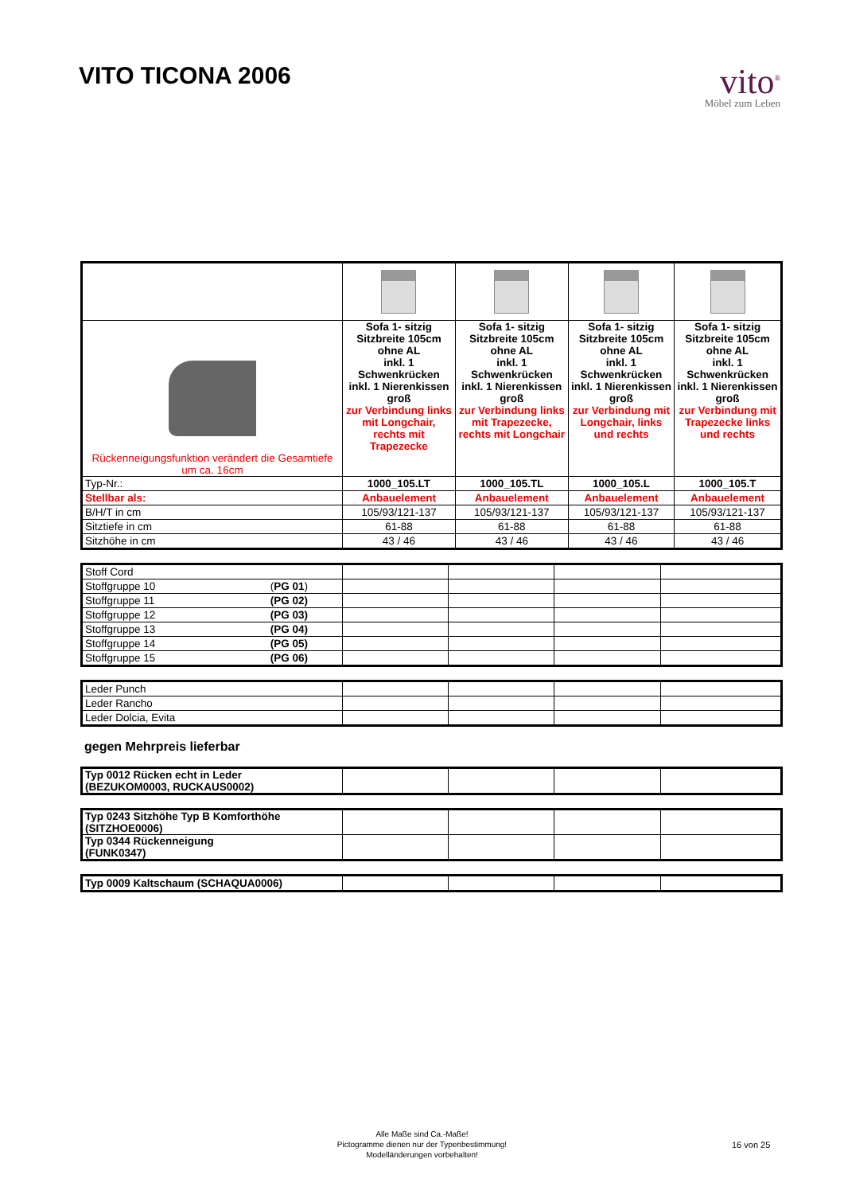VITO TICONA 2006
vito<sup>®</sup>
Möbel zum Leben
| Rückenneigungsfunktion verändert die Gesamtiefe um ca. 16cm | Sofa 1- sitzig Sitzbreite 105cm ohne AL inkl. 1 Schwenkrücken inkl. 1 Nierenkissen groß zur Verbindung links mit Longchair, rechts mit Trapezecke | Sofa 1- sitzig Sitzbreite 105cm ohne AL inkl. 1 Schwenkrücken inkl. 1 Nierenkissen groß zur Verbindung links mit Trapezecke, rechts mit Longchair | Sofa 1- sitzig Sitzbreite 105cm ohne AL inkl. 1 Schwenkrücken inkl. 1 Nierenkissen groß zur Verbindung mit Longchair, links und rechts | Sofa 1- sitzig Sitzbreite 105cm ohne AL inkl. 1 Schwenkrücken inkl. 1 Nierenkissen groß zur Verbindung mit Trapezecke links und rechts |
| Typ-Nr.: | 1000_105.LT | 1000_105.TL | 1000_105.L | 1000_105.T |
| Stellbar als: | Anbauelement | Anbauelement | Anbauelement | Anbauelement |
| B/H/T in cm | 105/93/121-137 | 105/93/121-137 | 105/93/121-137 | 105/93/121-137 |
| Sitztiefe in cm | 61-88 | 61-88 | 61-88 | 61-88 |
| Sitzhöhe in cm | 43 / 46 | 43 / 46 | 43 / 46 | 43 / 46 |
| Stoff Cord | | | | |
| Stoffgruppe 10 ( PG 01 ) | | | | |
| Stoffgruppe 11 (PG 02) | | | | |
| Stoffgruppe 12 (PG 03) | | | | |
| Stoffgruppe 13 (PG 04) | | | | |
| Stoffgruppe 14 (PG 05) | | | | |
| Stoffgruppe 15 (PG 06) | | | | |
| Leder Punch | | | | |
| Leder Rancho | | | | |
| Leder Dolcia, Evita | | | | |
gegen Mehrpreis lieferbar
| Typ 0012 Rücken echt in Leder (BEZUKOM0003, RUCKAUS0002) | | | | |
| Typ 0243 Sitzhöhe Typ B Komforthöhe (SITZHOE0006) | | | | |
| Typ 0344 Rückenneigung (FUNK0347) | | | | |
| Typ 0009 Kaltschaum (SCHAQUA0006) | | | | |
Alle Maße sind Ca.-Maße!
Pictogramme dienen nur der Typenbestimmung!
Modelländerungen vorbehalten!
16 von 25